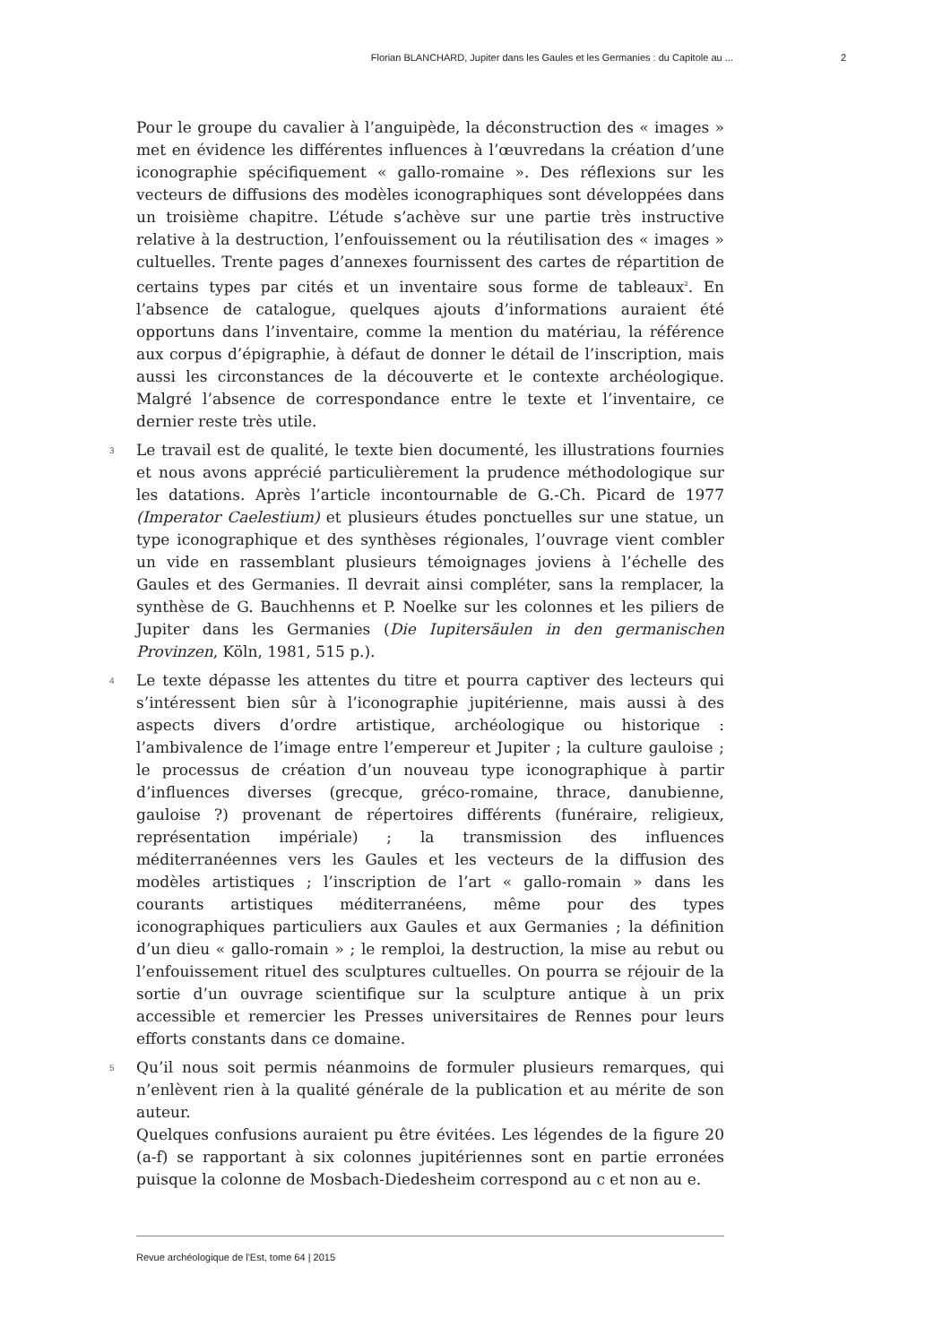Florian BLANCHARD, Jupiter dans les Gaules et les Germanies : du Capitole au ... 2
Pour le groupe du cavalier à l’anguipède, la déconstruction des « images » met en évidence les différentes influences à l’œuvredans la création d’une iconographie spécifiquement « gallo-romaine ». Des réflexions sur les vecteurs de diffusions des modèles iconographiques sont développées dans un troisième chapitre. L’étude s’achève sur une partie très instructive relative à la destruction, l’enfouissement ou la réutilisation des « images » cultuelles. Trente pages d’annexes fournissent des cartes de répartition de certains types par cités et un inventaire sous forme de tableaux<sup>2</sup>. En l’absence de catalogue, quelques ajouts d’informations auraient été opportuns dans l’inventaire, comme la mention du matériau, la référence aux corpus d’épigraphie, à défaut de donner le détail de l’inscription, mais aussi les circonstances de la découverte et le contexte archéologique. Malgré l’absence de correspondance entre le texte et l’inventaire, ce dernier reste très utile.
3 Le travail est de qualité, le texte bien documenté, les illustrations fournies et nous avons apprécié particulièrement la prudence méthodologique sur les datations. Après l’article incontournable de G.-Ch. Picard de 1977 (Imperator Caelestium) et plusieurs études ponctuelles sur une statue, un type iconographique et des synthèses régionales, l’ouvrage vient combler un vide en rassemblant plusieurs témoignages joviens à l’échelle des Gaules et des Germanies. Il devrait ainsi compléter, sans la remplacer, la synthèse de G. Bauchhenns et P. Noelke sur les colonnes et les piliers de Jupiter dans les Germanies (Die Iupitersäulen in den germanischen Provinzen, Köln, 1981, 515 p.).
4 Le texte dépasse les attentes du titre et pourra captiver des lecteurs qui s’intéressent bien sûr à l’iconographie jupitérienne, mais aussi à des aspects divers d’ordre artistique, archéologique ou historique : l’ambivalence de l’image entre l’empereur et Jupiter ; la culture gauloise ; le processus de création d’un nouveau type iconographique à partir d’influences diverses (grecque, gréco-romaine, thrace, danubienne, gauloise ?) provenant de répertoires différents (funéraire, religieux, représentation impériale) ; la transmission des influences méditerranéennes vers les Gaules et les vecteurs de la diffusion des modèles artistiques ; l’inscription de l’art « gallo-romain » dans les courants artistiques méditerranéens, même pour des types iconographiques particuliers aux Gaules et aux Germanies ; la définition d’un dieu « gallo-romain » ; le remploi, la destruction, la mise au rebut ou l’enfouissement rituel des sculptures cultuelles. On pourra se réjouir de la sortie d’un ouvrage scientifique sur la sculpture antique à un prix accessible et remercier les Presses universitaires de Rennes pour leurs efforts constants dans ce domaine.
5 Qu’il nous soit permis néanmoins de formuler plusieurs remarques, qui n’enlèvent rien à la qualité générale de la publication et au mérite de son auteur.
Quelques confusions auraient pu être évitées. Les légendes de la figure 20 (a-f) se rapportant à six colonnes jupitériennes sont en partie erronées puisque la colonne de Mosbach-Diedesheim correspond au c et non au e.
Revue archéologique de l'Est, tome 64 | 2015